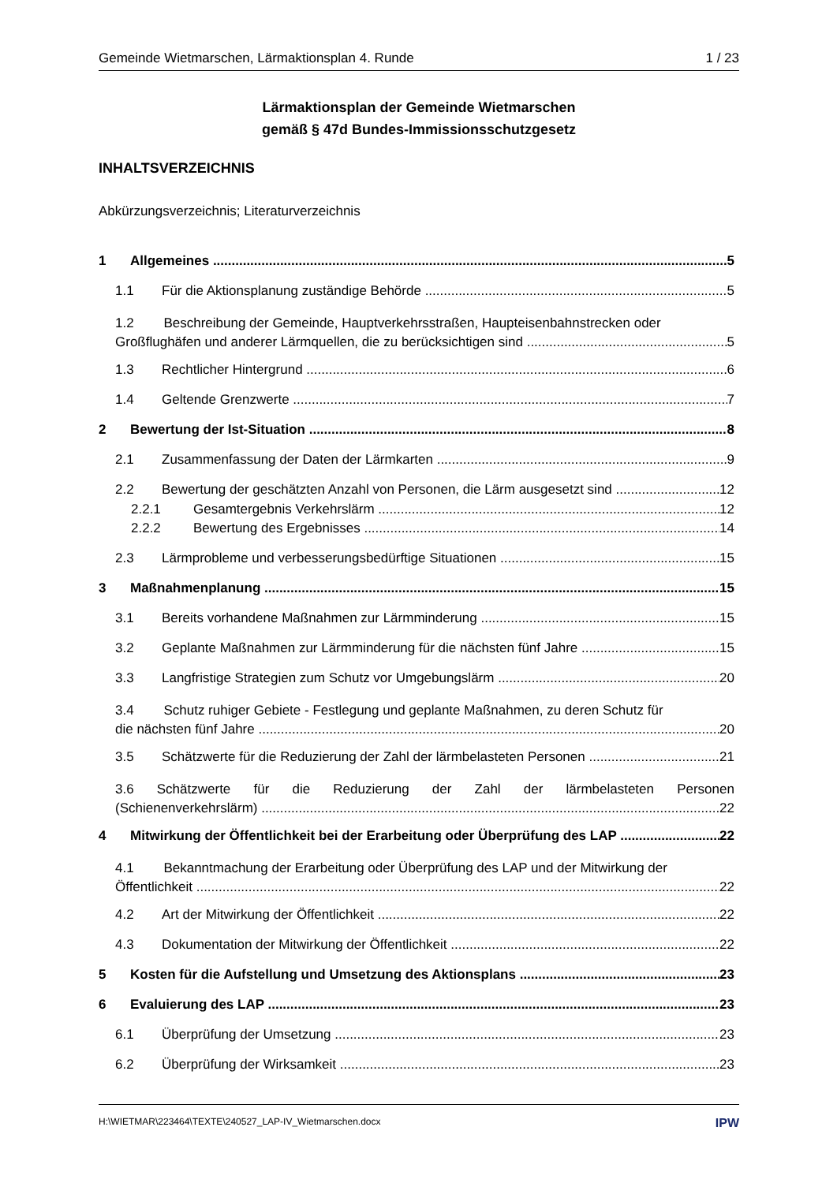Gemeinde Wietmarschen, Lärmaktionsplan 4. Runde 1 / 23
Lärmaktionsplan der Gemeinde Wietmarschen
gemäß § 47d Bundes-Immissionsschutzgesetz
INHALTSVERZEICHNIS
Abkürzungsverzeichnis; Literaturverzeichnis
1 Allgemeines 5
1.1 Für die Aktionsplanung zuständige Behörde 5
1.2 Beschreibung der Gemeinde, Hauptverkehrsstraßen, Haupteisenbahnstrecken oder
Großflughäfen und anderer Lärmquellen, die zu berücksichtigen sind 5
1.3 Rechtlicher Hintergrund 6
1.4 Geltende Grenzwerte 7
2 Bewertung der Ist-Situation 8
2.1 Zusammenfassung der Daten der Lärmkarten 9
2.2 Bewertung der geschätzten Anzahl von Personen, die Lärm ausgesetzt sind 12
2.2.1 Gesamtergebnis Verkehrslärm 12
2.2.2 Bewertung des Ergebnisses 14
2.3 Lärmprobleme und verbesserungsbedürftige Situationen 15
3 Maßnahmenplanung 15
3.1 Bereits vorhandene Maßnahmen zur Lärmminderung 15
3.2 Geplante Maßnahmen zur Lärmminderung für die nächsten fünf Jahre 15
3.3 Langfristige Strategien zum Schutz vor Umgebungslärm 20
3.4 Schutz ruhiger Gebiete - Festlegung und geplante Maßnahmen, zu deren Schutz für
die nächsten fünf Jahre 20
3.5 Schätzwerte für die Reduzierung der Zahl der lärmbelasteten Personen 21
3.6 Schätzwerte für die Reduzierung der Zahl der lärmbelasteten Personen
(Schienenverkehrslärm) 22
4 Mitwirkung der Öffentlichkeit bei der Erarbeitung oder Überprüfung des LAP 22
4.1 Bekanntmachung der Erarbeitung oder Überprüfung des LAP und der Mitwirkung der
Öffentlichkeit 22
4.2 Art der Mitwirkung der Öffentlichkeit 22
4.3 Dokumentation der Mitwirkung der Öffentlichkeit 22
5 Kosten für die Aufstellung und Umsetzung des Aktionsplans 23
6 Evaluierung des LAP 23
6.1 Überprüfung der Umsetzung 23
6.2 Überprüfung der Wirksamkeit 23
H:\WIETMAR\223464\TEXTE\240527_LAP-IV_Wietmarschen.docx IPW